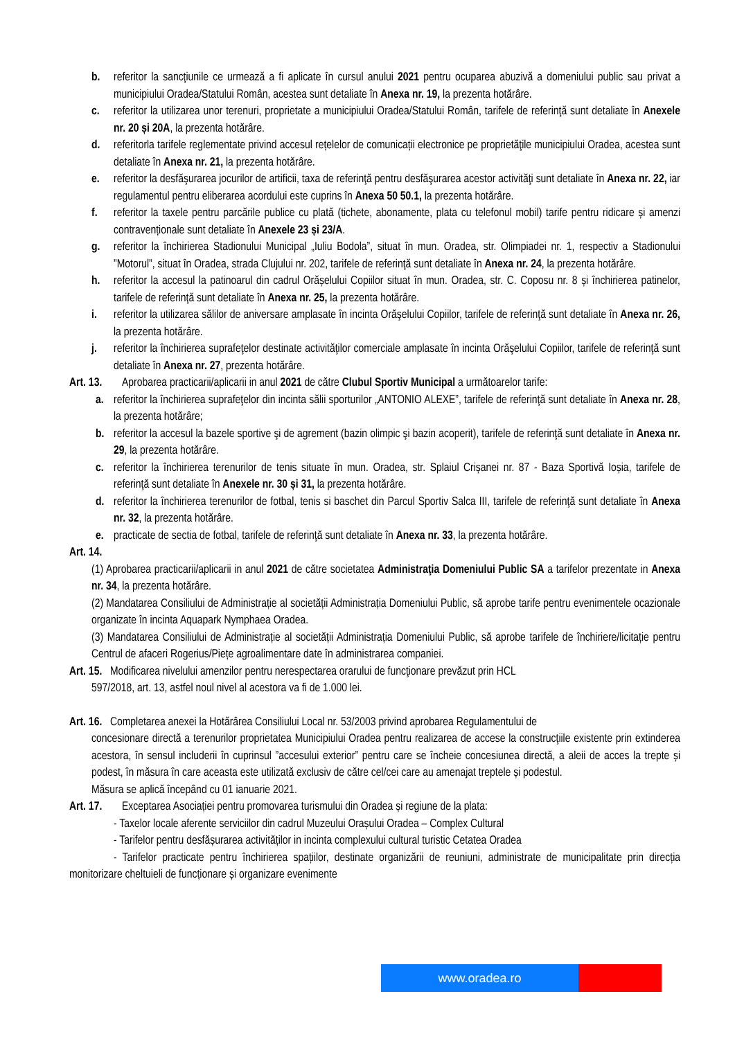b. referitor la sancţiunile ce urmează a fi aplicate în cursul anului 2021 pentru ocuparea abuzivă a domeniului public sau privat a municipiului Oradea/Statului Român, acestea sunt detaliate în Anexa nr. 19, la prezenta hotărâre.
c. referitor la utilizarea unor terenuri, proprietate a municipiului Oradea/Statului Român, tarifele de referinţă sunt detaliate în Anexele nr. 20 și 20A, la prezenta hotărâre.
d. referitorla tarifele reglementate privind accesul rețelelor de comunicații electronice pe proprietăţile municipiului Oradea, acestea sunt detaliate în Anexa nr. 21, la prezenta hotărâre.
e. referitor la desfăşurarea jocurilor de artificii, taxa de referinţă pentru desfăşurarea acestor activităţi sunt detaliate în Anexa nr. 22, iar regulamentul pentru eliberarea acordului este cuprins în Anexa 50 50.1, la prezenta hotărâre.
f. referitor la taxele pentru parcările publice cu plată (tichete, abonamente, plata cu telefonul mobil) tarife pentru ridicare și amenzi contravenționale sunt detaliate în Anexele 23 și 23/A.
g. referitor la închirierea Stadionului Municipal „Iuliu Bodola”, situat în mun. Oradea, str. Olimpiadei nr. 1, respectiv a Stadionului ”Motorul”, situat în Oradea, strada Clujului nr. 202, tarifele de referinţă sunt detaliate în Anexa nr. 24, la prezenta hotărâre.
h. referitor la accesul la patinoarul din cadrul Orășelului Copiilor situat în mun. Oradea, str. C. Coposu nr. 8 și închirierea patinelor, tarifele de referinţă sunt detaliate în Anexa nr. 25, la prezenta hotărâre.
i. referitor la utilizarea sălilor de aniversare amplasate în incinta Orăşelului Copiilor, tarifele de referinţă sunt detaliate în Anexa nr. 26, la prezenta hotărâre.
j. referitor la închirierea suprafeţelor destinate activităţilor comerciale amplasate în incinta Orăşelului Copiilor, tarifele de referinţă sunt detaliate în Anexa nr. 27, prezenta hotărâre.
Art. 13. Aprobarea practicarii/aplicarii in anul 2021 de către Clubul Sportiv Municipal a următoarelor tarife:
a. referitor la închirierea suprafeţelor din incinta sălii sporturilor „ANTONIO ALEXE”, tarifele de referinţă sunt detaliate în Anexa nr. 28, la prezenta hotărâre;
b. referitor la accesul la bazele sportive şi de agrement (bazin olimpic şi bazin acoperit), tarifele de referinţă sunt detaliate în Anexa nr. 29, la prezenta hotărâre.
c. referitor la închirierea terenurilor de tenis situate în mun. Oradea, str. Splaiul Crișanei nr. 87 - Baza Sportivă Ioșia, tarifele de referinţă sunt detaliate în Anexele nr. 30 și 31, la prezenta hotărâre.
d. referitor la închirierea terenurilor de fotbal, tenis si baschet din Parcul Sportiv Salca III, tarifele de referinţă sunt detaliate în Anexa nr. 32, la prezenta hotărâre.
e. practicate de sectia de fotbal, tarifele de referinţă sunt detaliate în Anexa nr. 33, la prezenta hotărâre.
Art. 14.
(1) Aprobarea practicarii/aplicarii in anul 2021 de către societatea Administraţia Domeniului Public SA a tarifelor prezentate in Anexa nr. 34, la prezenta hotărâre.
(2) Mandatarea Consiliului de Administrație al societății Administrația Domeniului Public, să aprobe tarife pentru evenimentele ocazionale organizate în incinta Aquapark Nymphaea Oradea.
(3) Mandatarea Consiliului de Administrație al societății Administrația Domeniului Public, să aprobe tarifele de închiriere/licitație pentru Centrul de afaceri Rogerius/Piețe agroalimentare date în administrarea companiei.
Art. 15. Modificarea nivelului amenzilor pentru nerespectarea orarului de funcţionare prevăzut prin HCL
597/2018, art. 13, astfel noul nivel al acestora va fi de 1.000 lei.
Art. 16. Completarea anexei la Hotărârea Consiliului Local nr. 53/2003 privind aprobarea Regulamentului de
concesionare directă a terenurilor proprietatea Municipiului Oradea pentru realizarea de accese la construcţiile existente prin extinderea acestora, în sensul includerii în cuprinsul ”accesului exterior” pentru care se încheie concesiunea directă, a aleii de acces la trepte și podest, în măsura în care aceasta este utilizată exclusiv de către cel/cei care au amenajat treptele și podestul.
Măsura se aplică începând cu 01 ianuarie 2021.
Art. 17. Exceptarea Asociației pentru promovarea turismului din Oradea și regiune de la plata:
- Taxelor locale aferente serviciilor din cadrul Muzeului Orașului Oradea – Complex Cultural
- Tarifelor pentru desfășurarea activităților in incinta complexului cultural turistic Cetatea Oradea
- Tarifelor practicate pentru închirierea spațiilor, destinate organizării de reuniuni, administrate de municipalitate prin direcția monitorizare cheltuieli de funcționare și organizare evenimente
www.oradea.ro